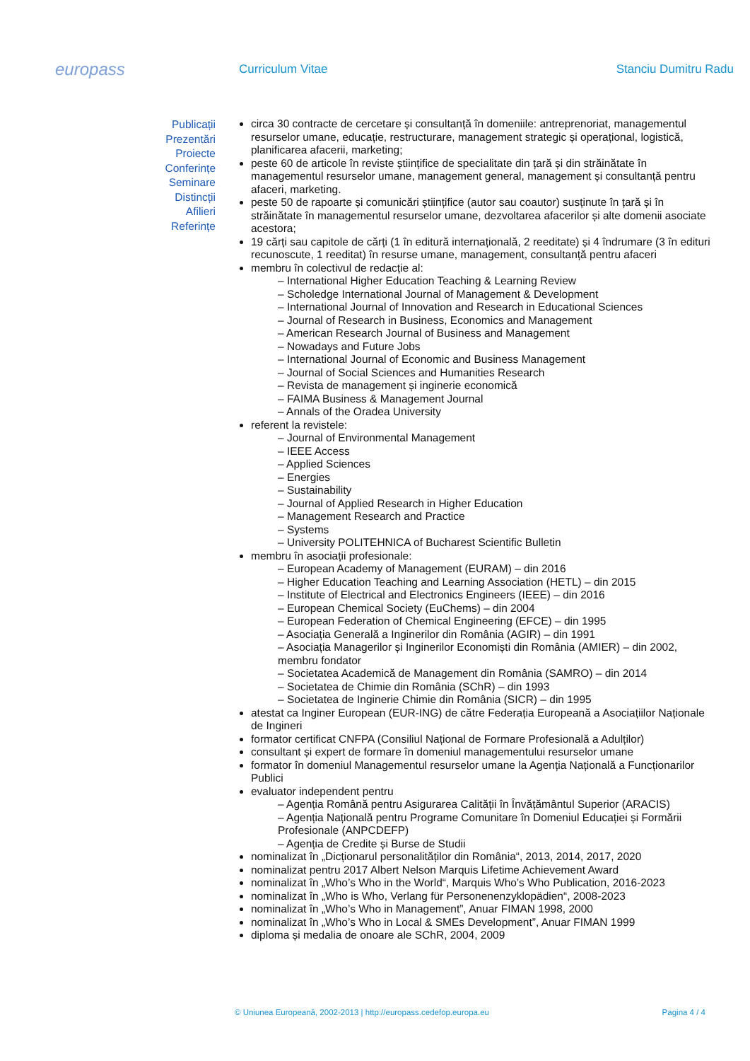europass
Curriculum Vitae
Stanciu Dumitru Radu
Publicații
Prezentări
Proiecte
Conferințe
Seminare
Distincții
Afilieri
Referințe
circa 30 contracte de cercetare și consultanță în domeniile: antreprenoriat, managementul resurselor umane, educație, restructurare, management strategic și operațional, logistică, planificarea afacerii, marketing;
peste 60 de articole în reviste științifice de specialitate din țară și din străinătate în managementul resurselor umane, management general, management și consultanță pentru afaceri, marketing.
peste 50 de rapoarte și comunicări științifice (autor sau coautor) susținute în țară și în străinătate în managementul resurselor umane, dezvoltarea afacerilor și alte domenii asociate acestora;
19 cărți sau capitole de cărți (1 în editură internațională, 2 reeditate) și 4 îndrumare (3 în edituri recunoscute, 1 reeditat) în resurse umane, management, consultanță pentru afaceri
membru în colectivul de redacție al:
International Higher Education Teaching & Learning Review
Scholedge International Journal of Management & Development
International Journal of Innovation and Research in Educational Sciences
Journal of Research in Business, Economics and Management
American Research Journal of Business and Management
Nowadays and Future Jobs
International Journal of Economic and Business Management
Journal of Social Sciences and Humanities Research
Revista de management și inginerie economică
FAIMA Business & Management Journal
Annals of the Oradea University
referent la revistele:
Journal of Environmental Management
IEEE Access
Applied Sciences
Energies
Sustainability
Journal of Applied Research in Higher Education
Management Research and Practice
Systems
University POLITEHNICA of Bucharest Scientific Bulletin
membru în asociații profesionale:
European Academy of Management (EURAM) – din 2016
Higher Education Teaching and Learning Association (HETL) – din 2015
Institute of Electrical and Electronics Engineers (IEEE) – din 2016
European Chemical Society (EuChems) – din 2004
European Federation of Chemical Engineering (EFCE) – din 1995
Asociația Generală a Inginerilor din România (AGIR) – din 1991
Asociația Managerilor și Inginerilor Economiști din România (AMIER) – din 2002, membru fondator
Societatea Academică de Management din România (SAMRO) – din 2014
Societatea de Chimie din România (SChR) – din 1993
Societatea de Inginerie Chimie din România (SICR) – din 1995
atestat ca Inginer European (EUR-ING) de către Federația Europeană a Asociațiilor Naționale de Ingineri
formator certificat CNFPA (Consiliul Național de Formare Profesională a Adulților)
consultant și expert de formare în domeniul managementului resurselor umane
formator în domeniul Managementul resurselor umane la Agenția Națională a Funcționarilor Publici
evaluator independent pentru
Agenția Română pentru Asigurarea Calității în Învățământul Superior (ARACIS)
Agenția Națională pentru Programe Comunitare în Domeniul Educației și Formării Profesionale (ANPCDEFP)
Agenția de Credite și Burse de Studii
nominalizat în „Dicționarul personalităților din România“, 2013, 2014, 2017, 2020
nominalizat pentru 2017 Albert Nelson Marquis Lifetime Achievement Award
nominalizat în „Who’s Who in the World“, Marquis Who’s Who Publication, 2016-2023
nominalizat în „Who is Who, Verlang für Personenenzyklopädien“, 2008-2023
nominalizat în „Who’s Who in Management”, Anuar FIMAN 1998, 2000
nominalizat în „Who’s Who in Local & SMEs Development”, Anuar FIMAN 1999
diploma și medalia de onoare ale SChR, 2004, 2009
© Uniunea Europeană, 2002-2013 | http://europass.cedefop.europa.eu Pagina 4 / 4